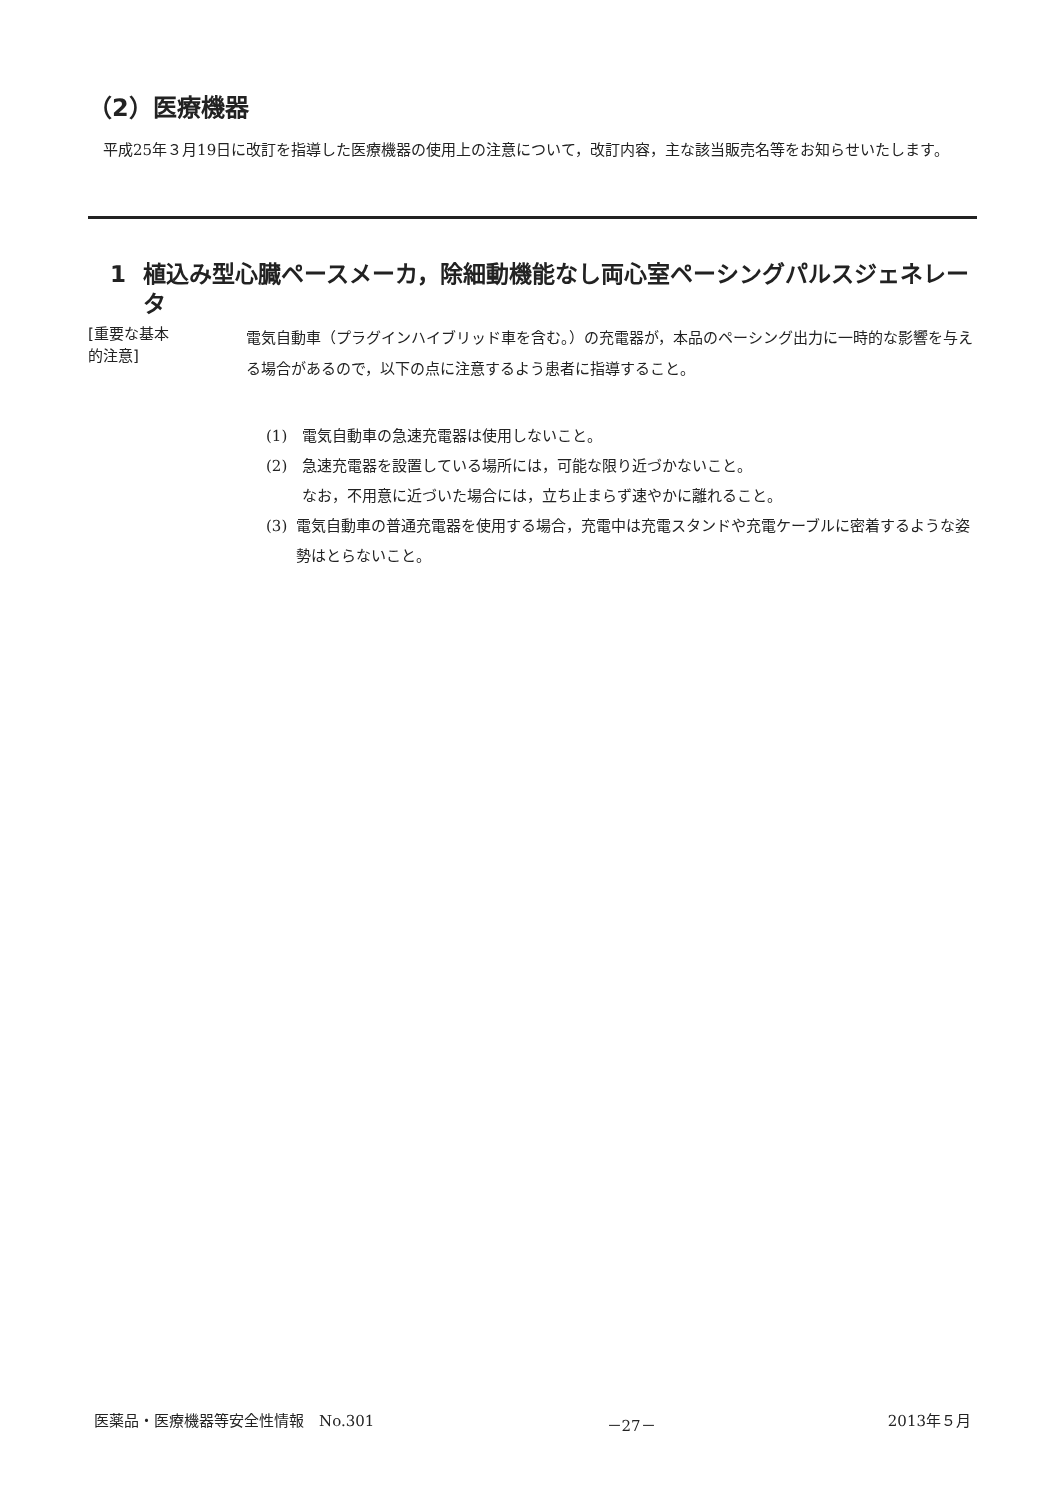（2）医療機器
平成25年３月19日に改訂を指導した医療機器の使用上の注意について，改訂内容，主な該当販売名等をお知らせいたします。
1 植込み型心臓ペースメーカ，除細動機能なし両心室ペーシングパルスジェネレータ
[重要な基本
的注意]
電気自動車（プラグインハイブリッド車を含む。）の充電器が，本品のペーシング出力に一時的な影響を与える場合があるので，以下の点に注意するよう患者に指導すること。
(1) 電気自動車の急速充電器は使用しないこと。
(2) 急速充電器を設置している場所には，可能な限り近づかないこと。
なお，不用意に近づいた場合には，立ち止まらず速やかに離れること。
(3) 電気自動車の普通充電器を使用する場合，充電中は充電スタンドや充電ケーブルに密着するような姿勢はとらないこと。
医薬品・医療機器等安全性情報　No.301 －27－ 2013年５月